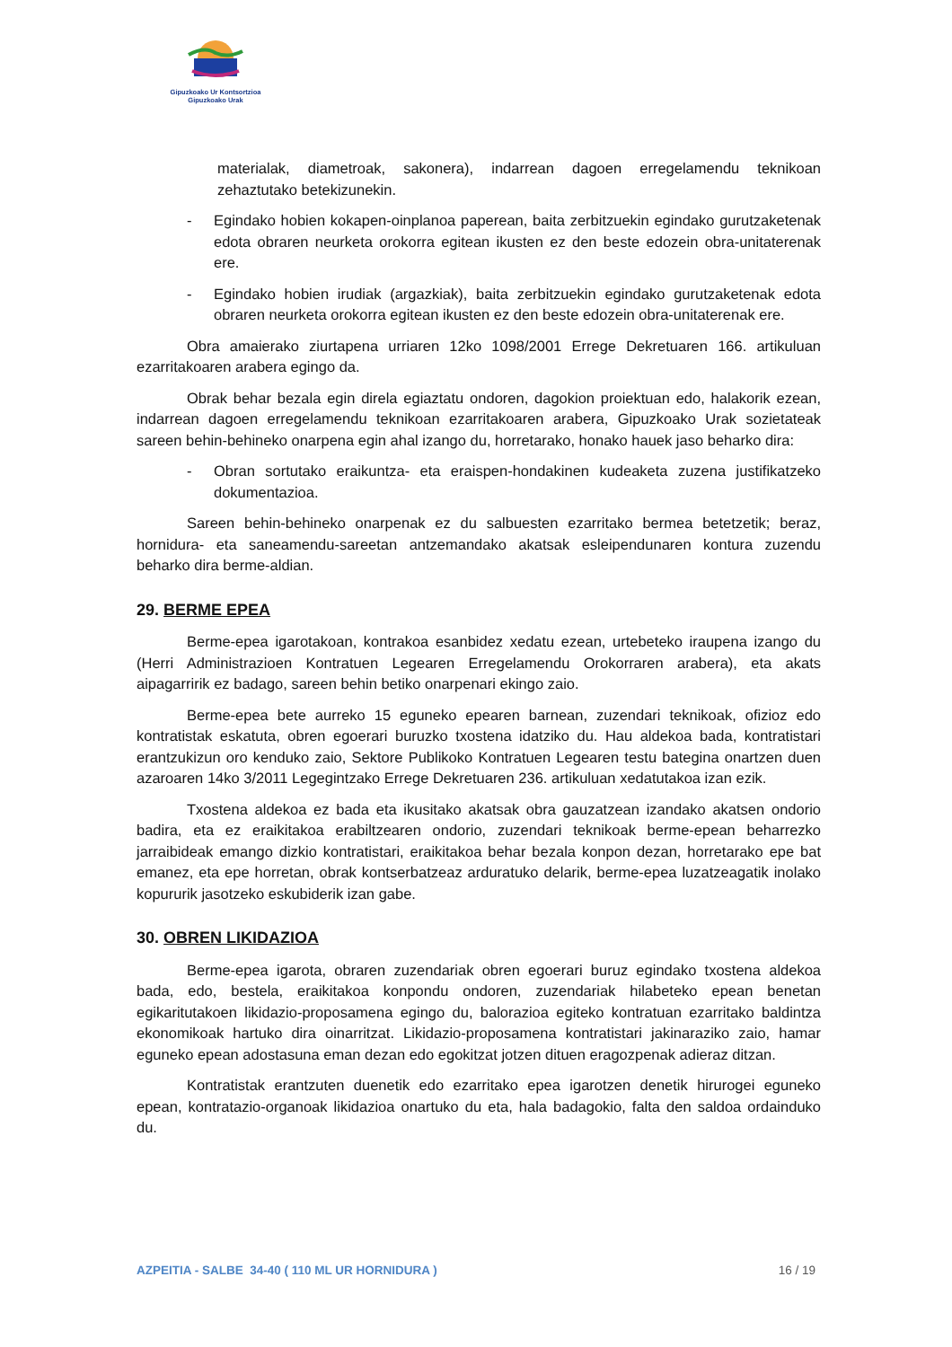Gipuzkoako Ur Kontsortzioa
Gipuzkoako Urak
materialak, diametroak, sakonera), indarrean dagoen erregelamendu teknikoan zehaztutako betekizunekin.
- Egindako hobien kokapen-oinplanoa paperean, baita zerbitzuekin egindako gurutzaketenak edota obraren neurketa orokorra egitean ikusten ez den beste edozein obra-unitaterenak ere.
- Egindako hobien irudiak (argazkiak), baita zerbitzuekin egindako gurutzaketenak edota obraren neurketa orokorra egitean ikusten ez den beste edozein obra-unitaterenak ere.
Obra amaierako ziurtapena urriaren 12ko 1098/2001 Errege Dekretuaren 166. artikuluan ezarritakoaren arabera egingo da.
Obrak behar bezala egin direla egiaztatu ondoren, dagokion proiektuan edo, halakorik ezean, indarrean dagoen erregelamendu teknikoan ezarritakoaren arabera, Gipuzkoako Urak sozietateak sareen behin-behineko onarpena egin ahal izango du, horretarako, honako hauek jaso beharko dira:
- Obran sortutako eraikuntza- eta eraispen-hondakinen kudeaketa zuzena justifikatzeko dokumentazioa.
Sareen behin-behineko onarpenak ez du salbuesten ezarritako bermea betetzetik; beraz, hornidura- eta saneamendu-sareetan antzemandako akatsak esleipendunaren kontura zuzendu beharko dira berme-aldian.
29. BERME EPEA
Berme-epea igarotakoan, kontrakoa esanbidez xedatu ezean, urtebeteko iraupena izango du (Herri Administrazioen Kontratuen Legearen Erregelamendu Orokorraren arabera), eta akats aipagarririk ez badago, sareen behin betiko onarpenari ekingo zaio.
Berme-epea bete aurreko 15 eguneko epearen barnean, zuzendari teknikoak, ofizioz edo kontratistak eskatuta, obren egoerari buruzko txostena idatziko du. Hau aldekoa bada, kontratistari erantzukizun oro kenduko zaio, Sektore Publikoko Kontratuen Legearen testu bategina onartzen duen azaroaren 14ko 3/2011 Legegintzako Errege Dekretuaren 236. artikuluan xedatutakoa izan ezik.
Txostena aldekoa ez bada eta ikusitako akatsak obra gauzatzean izandako akatsen ondorio badira, eta ez eraikitakoa erabiltzearen ondorio, zuzendari teknikoak berme-epean beharrezko jarraibideak emango dizkio kontratistari, eraikitakoa behar bezala konpon dezan, horretarako epe bat emanez, eta epe horretan, obrak kontserbatzeaz arduratuko delarik, berme-epea luzatzeagatik inolako kopururik jasotzeko eskubiderik izan gabe.
30. OBREN LIKIDAZIOA
Berme-epea igarota, obraren zuzendariak obren egoerari buruz egindako txostena aldekoa bada, edo, bestela, eraikitakoa konpondu ondoren, zuzendariak hilabeteko epean benetan egikaritutakoen likidazio-proposamena egingo du, balorazioa egiteko kontratuan ezarritako baldintza ekonomikoak hartuko dira oinarritzat. Likidazio-proposamena kontratistari jakinaraziko zaio, hamar eguneko epean adostasuna eman dezan edo egokitzat jotzen dituen eragozpenak adieraz ditzan.
Kontratistak erantzuten duenetik edo ezarritako epea igarotzen denetik hirurogei eguneko epean, kontratazio-organoak likidazioa onartuko du eta, hala badagokio, falta den saldoa ordainduko du.
AZPEITIA - SALBE 34-40 ( 110 ML UR HORNIDURA ) 16 / 19